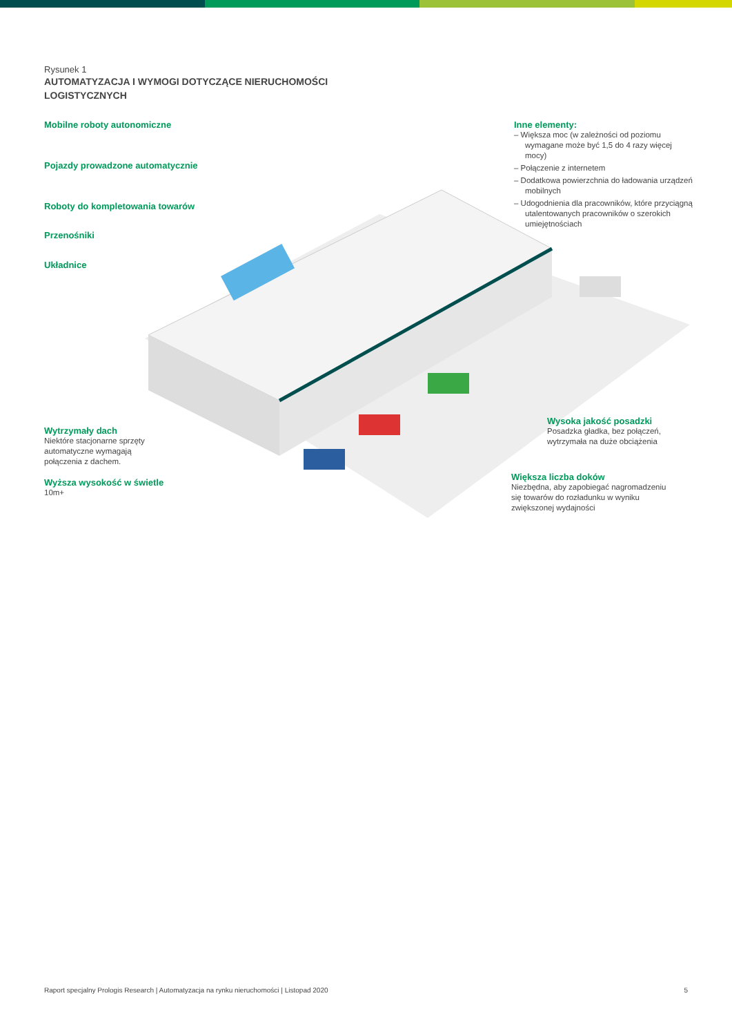Rysunek 1
AUTOMATYZACJA I WYMOGI DOTYCZĄCE NIERUCHOMOŚCI
LOGISTYCZNYCH
Mobilne roboty autonomiczne
Pojazdy prowadzone automatycznie
Roboty do kompletowania towarów
Przenośniki
Układnice
Wytrzymały dach
Niektóre stacjonarne sprzęty
automatyczne wymagają
połączenia z dachem.
Wyższa wysokość w świetle
10m+
Inne elementy:
– Większa moc (w zależności od poziomu wymagane może być 1,5 do 4 razy więcej mocy)
– Połączenie z internetem
– Dodatkowa powierzchnia do ładowania urządzeń mobilnych
– Udogodnienia dla pracowników, które przyciągną utalentowanych pracowników o szerokich umiejętnościach
Wysoka jakość posadzki
Posadzka gładka, bez połączeń,
wytrzymała na duże obciążenia
Większa liczba doków
Niezbędna, aby zapobiegać nagromadzeniu
się towarów do rozładunku w wyniku
zwiększonej wydajności
Raport specjalny Prologis Research | Automatyzacja na rynku nieruchomości | Listopad 2020 5